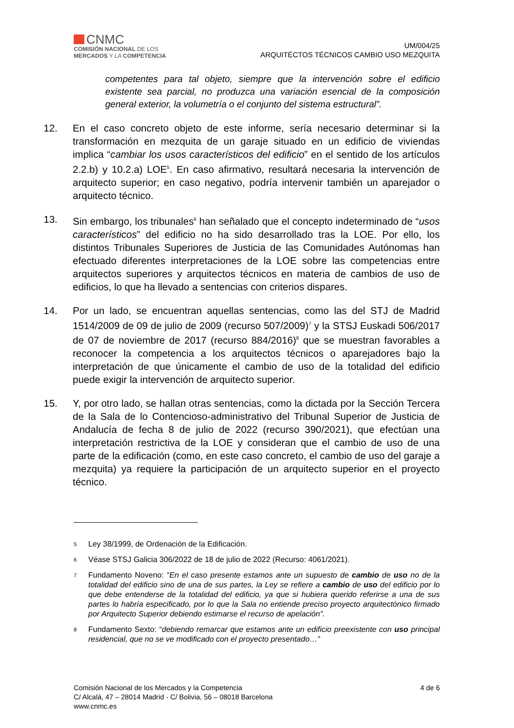CNMC
COMISIÓN NACIONAL DE LOS
MERCADOS Y LA COMPETENCIA
UM/004/25
ARQUITÉCTOS TÉCNICOS CAMBIO USO MEZQUITA
competentes para tal objeto, siempre que la intervención sobre el edificio existente sea parcial, no produzca una variación esencial de la composición general exterior, la volumetría o el conjunto del sistema estructural”.
12. En el caso concreto objeto de este informe, sería necesario determinar si la transformación en mezquita de un garaje situado en un edificio de viviendas implica “cambiar los usos característicos del edificio” en el sentido de los artículos 2.2.b) y 10.2.a) LOE<sup>5</sup>. En caso afirmativo, resultará necesaria la intervención de arquitecto superior; en caso negativo, podría intervenir también un aparejador o arquitecto técnico.
13. Sin embargo, los tribunales<sup>6</sup> han señalado que el concepto indeterminado de “usos característicos” del edificio no ha sido desarrollado tras la LOE. Por ello, los distintos Tribunales Superiores de Justicia de las Comunidades Autónomas han efectuado diferentes interpretaciones de la LOE sobre las competencias entre arquitectos superiores y arquitectos técnicos en materia de cambios de uso de edificios, lo que ha llevado a sentencias con criterios dispares.
14. Por un lado, se encuentran aquellas sentencias, como las del STJ de Madrid 1514/2009 de 09 de julio de 2009 (recurso 507/2009)<sup>7</sup> y la STSJ Euskadi 506/2017 de 07 de noviembre de 2017 (recurso 884/2016)<sup>8</sup> que se muestran favorables a reconocer la competencia a los arquitectos técnicos o aparejadores bajo la interpretación de que únicamente el cambio de uso de la totalidad del edificio puede exigir la intervención de arquitecto superior.
15. Y, por otro lado, se hallan otras sentencias, como la dictada por la Sección Tercera de la Sala de lo Contencioso-administrativo del Tribunal Superior de Justicia de Andalucía de fecha 8 de julio de 2022 (recurso 390/2021), que efectúan una interpretación restrictiva de la LOE y consideran que el cambio de uso de una parte de la edificación (como, en este caso concreto, el cambio de uso del garaje a mezquita) ya requiere la participación de un arquitecto superior en el proyecto técnico.
5 Ley 38/1999, de Ordenación de la Edificación.
6 Véase STSJ Galicia 306/2022 de 18 de julio de 2022 (Recurso: 4061/2021).
7 Fundamento Noveno: “En el caso presente estamos ante un supuesto de cambio de uso no de la totalidad del edificio sino de una de sus partes, la Ley se refiere a cambio de uso del edificio por lo que debe entenderse de la totalidad del edificio, ya que si hubiera querido referirse a una de sus partes lo habría especificado, por lo que la Sala no entiende preciso proyecto arquitectónico firmado por Arquitecto Superior debiendo estimarse el recurso de apelación”.
8 Fundamento Sexto: “debiendo remarcar que estamos ante un edificio preexistente con uso principal residencial, que no se ve modificado con el proyecto presentado…”
Comisión Nacional de los Mercados y la Competencia
C/ Alcalá, 47 – 28014 Madrid - C/ Bolivia, 56 – 08018 Barcelona
www.cnmc.es
4 de 6